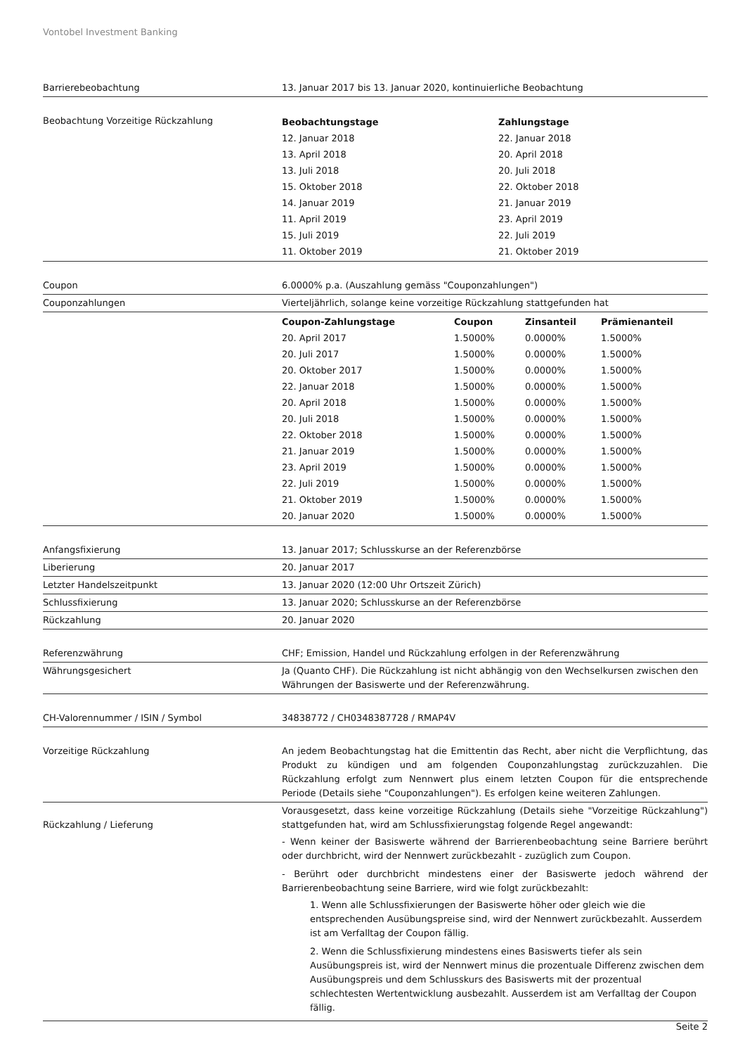Vontobel Investment Banking
| Barrierebeobachtung | 13. Januar 2017 bis 13. Januar 2020, kontinuierliche Beobachtung |
| Beobachtung Vorzeitige Rückzahlung | / Beobachtungstage / Zahlungstage / / --- / --- / / 12. Januar 2018 / 22. Januar 2018 / / 13. April 2018 / 20. April 2018 / / 13. Juli 2018 / 20. Juli 2018 / / 15. Oktober 2018 / 22. Oktober 2018 / / 14. Januar 2019 / 21. Januar 2019 / / 11. April 2019 / 23. April 2019 / / 15. Juli 2019 / 22. Juli 2019 / / 11. Oktober 2019 / 21. Oktober 2019 / |
| Coupon | 6.0000% p.a. (Auszahlung gemäss "Couponzahlungen") |
| Couponzahlungen | Vierteljährlich, solange keine vorzeitige Rückzahlung stattgefunden hat |
| | / Coupon-Zahlungstage / Coupon / Zinsanteil / Prämienanteil / / --- / --- / --- / --- / / 20. April 2017 / 1.5000% / 0.0000% / 1.5000% / / 20. Juli 2017 / 1.5000% / 0.0000% / 1.5000% / / 20. Oktober 2017 / 1.5000% / 0.0000% / 1.5000% / / 22. Januar 2018 / 1.5000% / 0.0000% / 1.5000% / / 20. April 2018 / 1.5000% / 0.0000% / 1.5000% / / 20. Juli 2018 / 1.5000% / 0.0000% / 1.5000% / / 22. Oktober 2018 / 1.5000% / 0.0000% / 1.5000% / / 21. Januar 2019 / 1.5000% / 0.0000% / 1.5000% / / 23. April 2019 / 1.5000% / 0.0000% / 1.5000% / / 22. Juli 2019 / 1.5000% / 0.0000% / 1.5000% / / 21. Oktober 2019 / 1.5000% / 0.0000% / 1.5000% / / 20. Januar 2020 / 1.5000% / 0.0000% / 1.5000% / |
| Anfangsfixierung | 13. Januar 2017; Schlusskurse an der Referenzbörse |
| Liberierung | 20. Januar 2017 |
| Letzter Handelszeitpunkt | 13. Januar 2020 (12:00 Uhr Ortszeit Zürich) |
| Schlussfixierung | 13. Januar 2020; Schlusskurse an der Referenzbörse |
| Rückzahlung | 20. Januar 2020 |
| Referenzwährung | CHF; Emission, Handel und Rückzahlung erfolgen in der Referenzwährung |
| Währungsgesichert | Ja (Quanto CHF). Die Rückzahlung ist nicht abhängig von den Wechselkursen zwischen den Währungen der Basiswerte und der Referenzwährung. |
| CH-Valorennummer / ISIN / Symbol | 34838772 / CH0348387728 / RMAP4V |
| Vorzeitige Rückzahlung | An jedem Beobachtungstag hat die Emittentin das Recht, aber nicht die Verpflichtung, das Produkt zu kündigen und am folgenden Couponzahlungstag zurückzuzahlen. Die Rückzahlung erfolgt zum Nennwert plus einem letzten Coupon für die entsprechende Periode (Details siehe "Couponzahlungen"). Es erfolgen keine weiteren Zahlungen. |
| Rückzahlung / Lieferung | Vorausgesetzt, dass keine vorzeitige Rückzahlung (Details siehe "Vorzeitige Rückzahlung") stattgefunden hat, wird am Schlussfixierungstag folgende Regel angewandt: - Wenn keiner der Basiswerte während der Barrierenbeobachtung seine Barriere berührt oder durchbricht, wird der Nennwert zurückbezahlt - zuzüglich zum Coupon. - Berührt oder durchbricht mindestens einer der Basiswerte jedoch während der Barrierenbeobachtung seine Barriere, wird wie folgt zurückbezahlt: 1. Wenn alle Schlussfixierungen der Basiswerte höher oder gleich wie die entsprechenden Ausübungspreise sind, wird der Nennwert zurückbezahlt. Ausserdem ist am Verfalltag der Coupon fällig. 2. Wenn die Schlussfixierung mindestens eines Basiswerts tiefer als sein Ausübungspreis ist, wird der Nennwert minus die prozentuale Differenz zwischen dem Ausübungspreis und dem Schlusskurs des Basiswerts mit der prozentual schlechtesten Wertentwicklung ausbezahlt. Ausserdem ist am Verfalltag der Coupon fällig. |
Seite 2